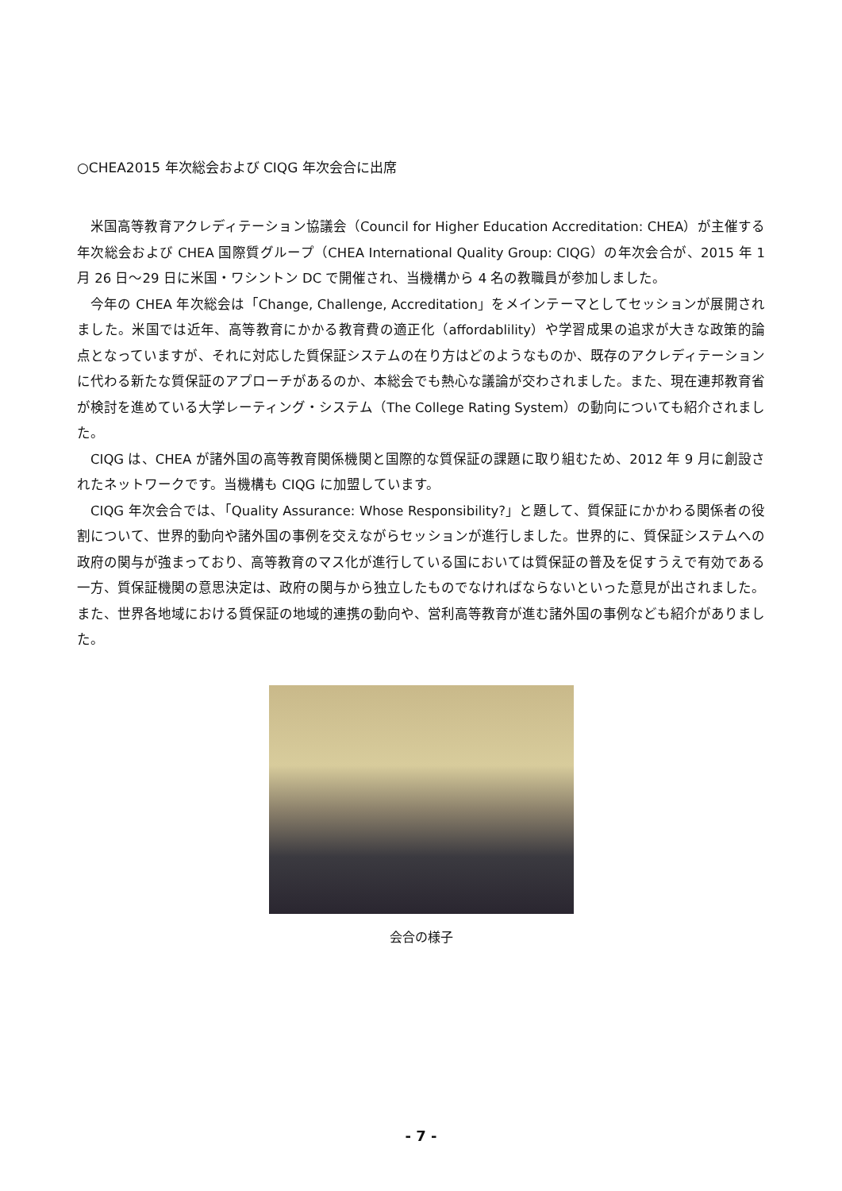○CHEA2015 年次総会および CIQG 年次会合に出席
米国高等教育アクレディテーション協議会（Council for Higher Education Accreditation: CHEA）が主催する年次総会および CHEA 国際質グループ（CHEA International Quality Group: CIQG）の年次会合が、2015 年 1 月 26 日～29 日に米国・ワシントン DC で開催され、当機構から 4 名の教職員が参加しました。
今年の CHEA 年次総会は「Change, Challenge, Accreditation」をメインテーマとしてセッションが展開されました。米国では近年、高等教育にかかる教育費の適正化（affordablility）や学習成果の追求が大きな政策的論点となっていますが、それに対応した質保証システムの在り方はどのようなものか、既存のアクレディテーションに代わる新たな質保証のアプローチがあるのか、本総会でも熱心な議論が交わされました。また、現在連邦教育省が検討を進めている大学レーティング・システム（The College Rating System）の動向についても紹介されました。
CIQG は、CHEA が諸外国の高等教育関係機関と国際的な質保証の課題に取り組むため、2012 年 9 月に創設されたネットワークです。当機構も CIQG に加盟しています。
CIQG 年次会合では、「Quality Assurance: Whose Responsibility?」と題して、質保証にかかわる関係者の役割について、世界的動向や諸外国の事例を交えながらセッションが進行しました。世界的に、質保証システムへの政府の関与が強まっており、高等教育のマス化が進行している国においては質保証の普及を促すうえで有効である一方、質保証機関の意思決定は、政府の関与から独立したものでなければならないといった意見が出されました。また、世界各地域における質保証の地域的連携の動向や、営利高等教育が進む諸外国の事例なども紹介がありました。
会合の様子
- 7 -